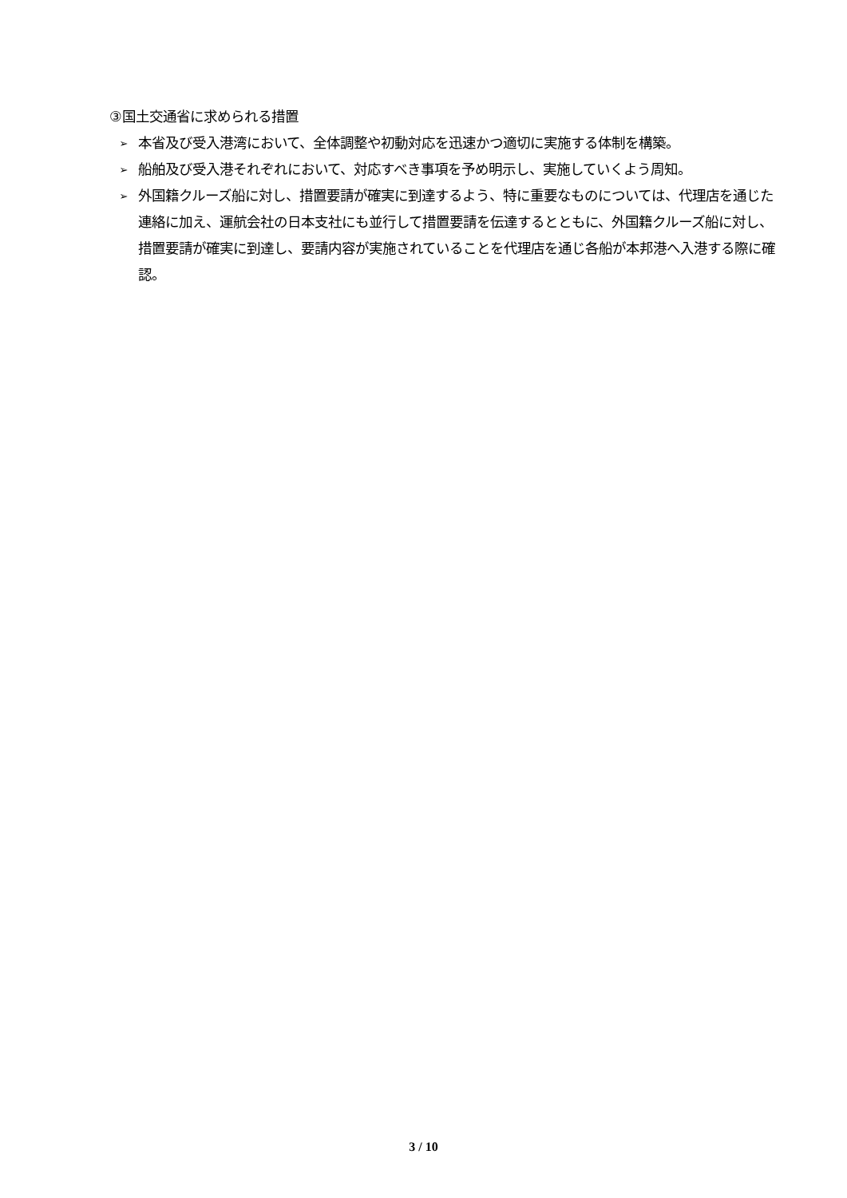③国土交通省に求められる措置
➢ 本省及び受入港湾において、全体調整や初動対応を迅速かつ適切に実施する体制を構築。
➢ 船舶及び受入港それぞれにおいて、対応すべき事項を予め明示し、実施していくよう周知。
➢ 外国籍クルーズ船に対し、措置要請が確実に到達するよう、特に重要なものについては、代理店を通じた連絡に加え、運航会社の日本支社にも並行して措置要請を伝達するとともに、外国籍クルーズ船に対し、措置要請が確実に到達し、要請内容が実施されていることを代理店を通じ各船が本邦港へ入港する際に確認。
3 / 10